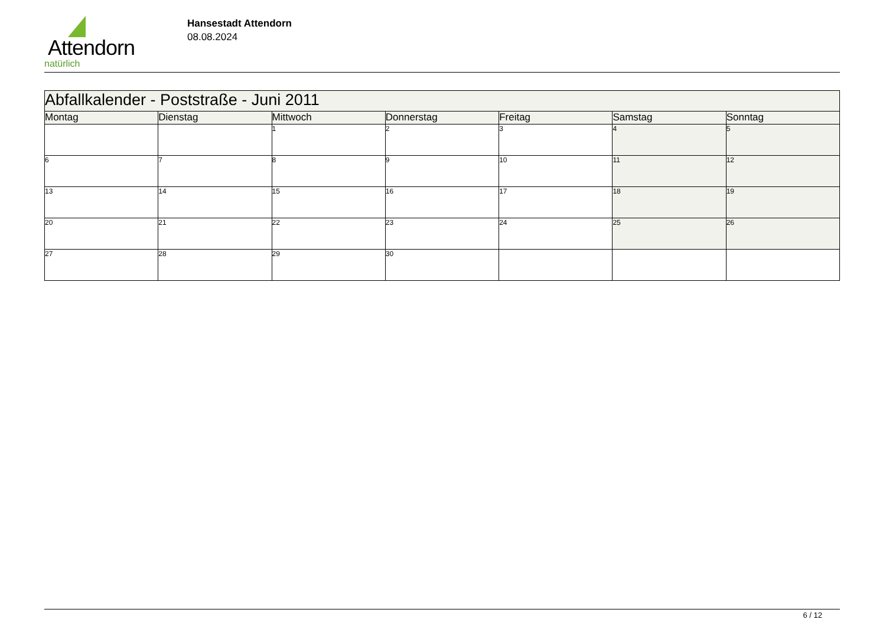Attendorn
natürlich
Hansestadt Attendorn
08.08.2024
| Abfallkalender - Poststraße - Juni 2011 | | | | | | |
| Montag | Dienstag | Mittwoch | Donnerstag | Freitag | Samstag | Sonntag |
| | | 1 | 2 | 3 | 4 | 5 |
| 6 | 7 | 8 | 9 | 10 | 11 | 12 |
| 13 | 14 | 15 | 16 | 17 | 18 | 19 |
| 20 | 21 | 22 | 23 | 24 | 25 | 26 |
| 27 | 28 | 29 | 30 | | | |
6 / 12